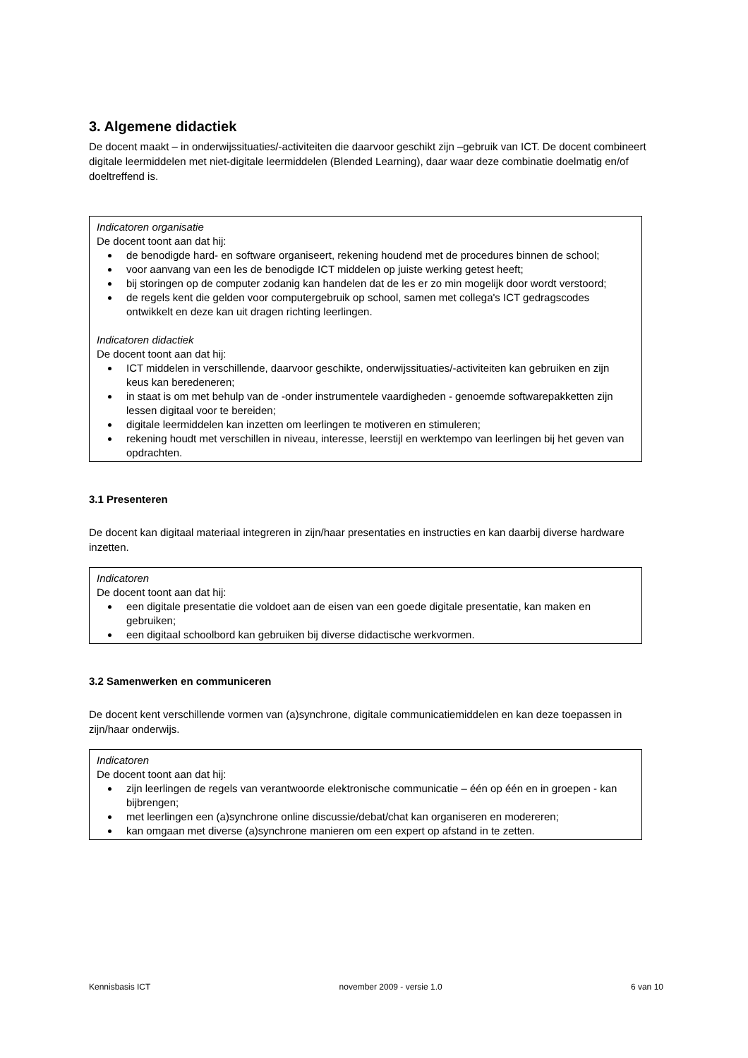3. Algemene didactiek
De docent maakt – in onderwijssituaties/-activiteiten die daarvoor geschikt zijn –gebruik van ICT. De docent combineert digitale leermiddelen met niet-digitale leermiddelen (Blended Learning), daar waar deze combinatie doelmatig en/of doeltreffend is.
Indicatoren organisatie
De docent toont aan dat hij:
de benodigde hard- en software organiseert, rekening houdend met de procedures binnen de school;
voor aanvang van een les de benodigde ICT middelen op juiste werking getest heeft;
bij storingen op de computer zodanig kan handelen dat de les er zo min mogelijk door wordt verstoord;
de regels kent die gelden voor computergebruik op school, samen met collega's ICT gedragscodes ontwikkelt en deze kan uit dragen richting leerlingen.
Indicatoren didactiek
De docent toont aan dat hij:
ICT middelen in verschillende, daarvoor geschikte, onderwijssituaties/-activiteiten kan gebruiken en zijn keus kan beredeneren;
in staat is om met behulp van de -onder instrumentele vaardigheden - genoemde softwarepakketten zijn lessen digitaal voor te bereiden;
digitale leermiddelen kan inzetten om leerlingen te motiveren en stimuleren;
rekening houdt met verschillen in niveau, interesse, leerstijl en werktempo van leerlingen bij het geven van opdrachten.
3.1 Presenteren
De docent kan digitaal materiaal integreren in zijn/haar presentaties en instructies en kan daarbij diverse hardware inzetten.
Indicatoren
De docent toont aan dat hij:
een digitale presentatie die voldoet aan de eisen van een goede digitale presentatie, kan maken en gebruiken;
een digitaal schoolbord kan gebruiken bij diverse didactische werkvormen.
3.2 Samenwerken en communiceren
De docent kent verschillende vormen van (a)synchrone, digitale communicatiemiddelen en kan deze toepassen in zijn/haar onderwijs.
Indicatoren
De docent toont aan dat hij:
zijn leerlingen de regels van verantwoorde elektronische communicatie – één op één en in groepen - kan bijbrengen;
met leerlingen een (a)synchrone online discussie/debat/chat kan organiseren en modereren;
kan omgaan met diverse (a)synchrone manieren om een expert op afstand in te zetten.
Kennisbasis ICT november 2009 - versie 1.0 6 van 10